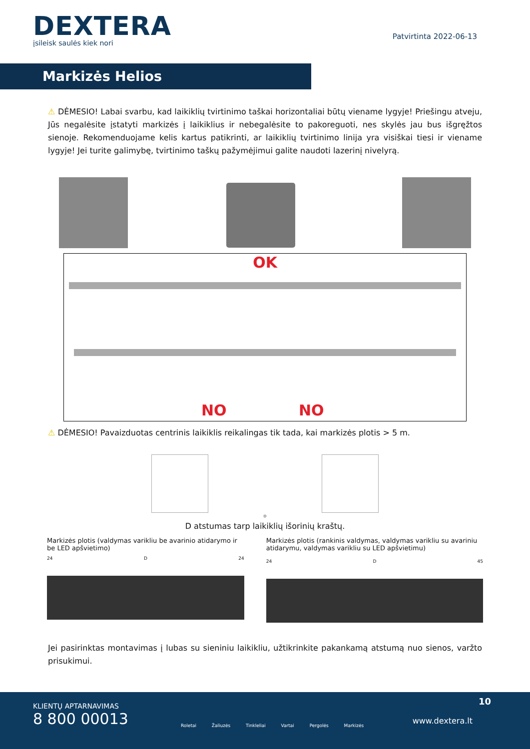DEXTERA
įsileisk saulės kiek nori
Patvirtinta 2022-06-13
Markizės Helios
⚠ DĖMESIO! Labai svarbu, kad laikiklių tvirtinimo taškai horizontaliai būtų viename lygyje! Priešingu atveju, Jūs negalėsite įstatyti markizės į laikiklius ir nebegalėsite to pakoreguoti, nes skylės jau bus išgręžtos sienoje. Rekomenduojame kelis kartus patikrinti, ar laikiklių tvirtinimo linija yra visiškai tiesi ir viename lygyje! Jei turite galimybę, tvirtinimo taškų pažymėjimui galite naudoti lazerinį nivelyrą.
OK
NO NO
⚠ DĖMESIO! Pavaizduotas centrinis laikiklis reikalingas tik tada, kai markizės plotis > 5 m.
D
D atstumas tarp laikiklių išorinių kraštų.
Markizės plotis (valdymas varikliu be avarinio atidarymo ir be LED apšvietimo)
24 D 24
Markizės plotis (rankinis valdymas, valdymas varikliu su avariniu atidarymu, valdymas varikliu su LED apšvietimu)
24 D 45
Jei pasirinktas montavimas į lubas su sieniniu laikikliu, užtikrinkite pakankamą atstumą nuo sienos, varžto prisukimui.
KLIENTŲ APTARNAVIMAS
8 800 00013
Roletai Žaliuzės Tinkleliai Vartai Pergolės Markizės
10
www.dextera.lt